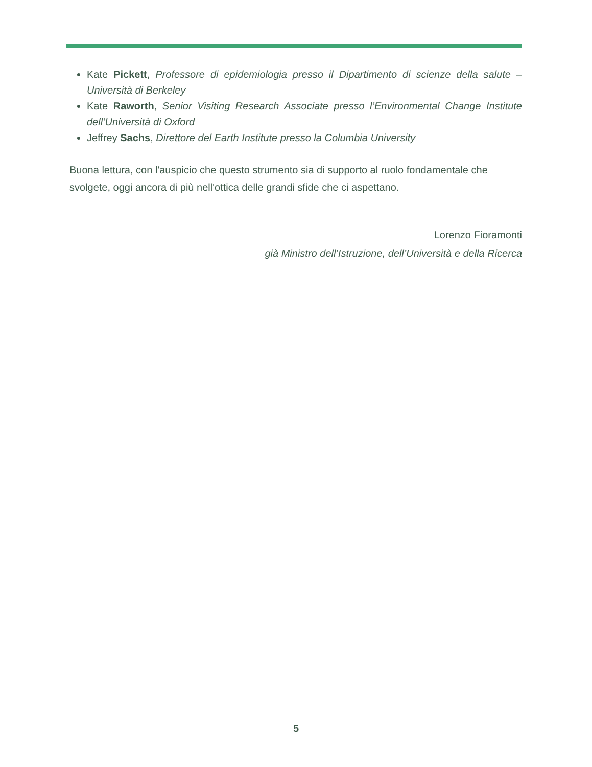Kate Pickett, Professore di epidemiologia presso il Dipartimento di scienze della salute –Università di Berkeley
Kate Raworth, Senior Visiting Research Associate presso l’Environmental Change Institute dell’Università di Oxford
Jeffrey Sachs, Direttore del Earth Institute presso la Columbia University
Buona lettura, con l'auspicio che questo strumento sia di supporto al ruolo fondamentale che svolgete, oggi ancora di più nell'ottica delle grandi sfide che ci aspettano.
Lorenzo Fioramonti
già Ministro dell’Istruzione, dell’Università e della Ricerca
5